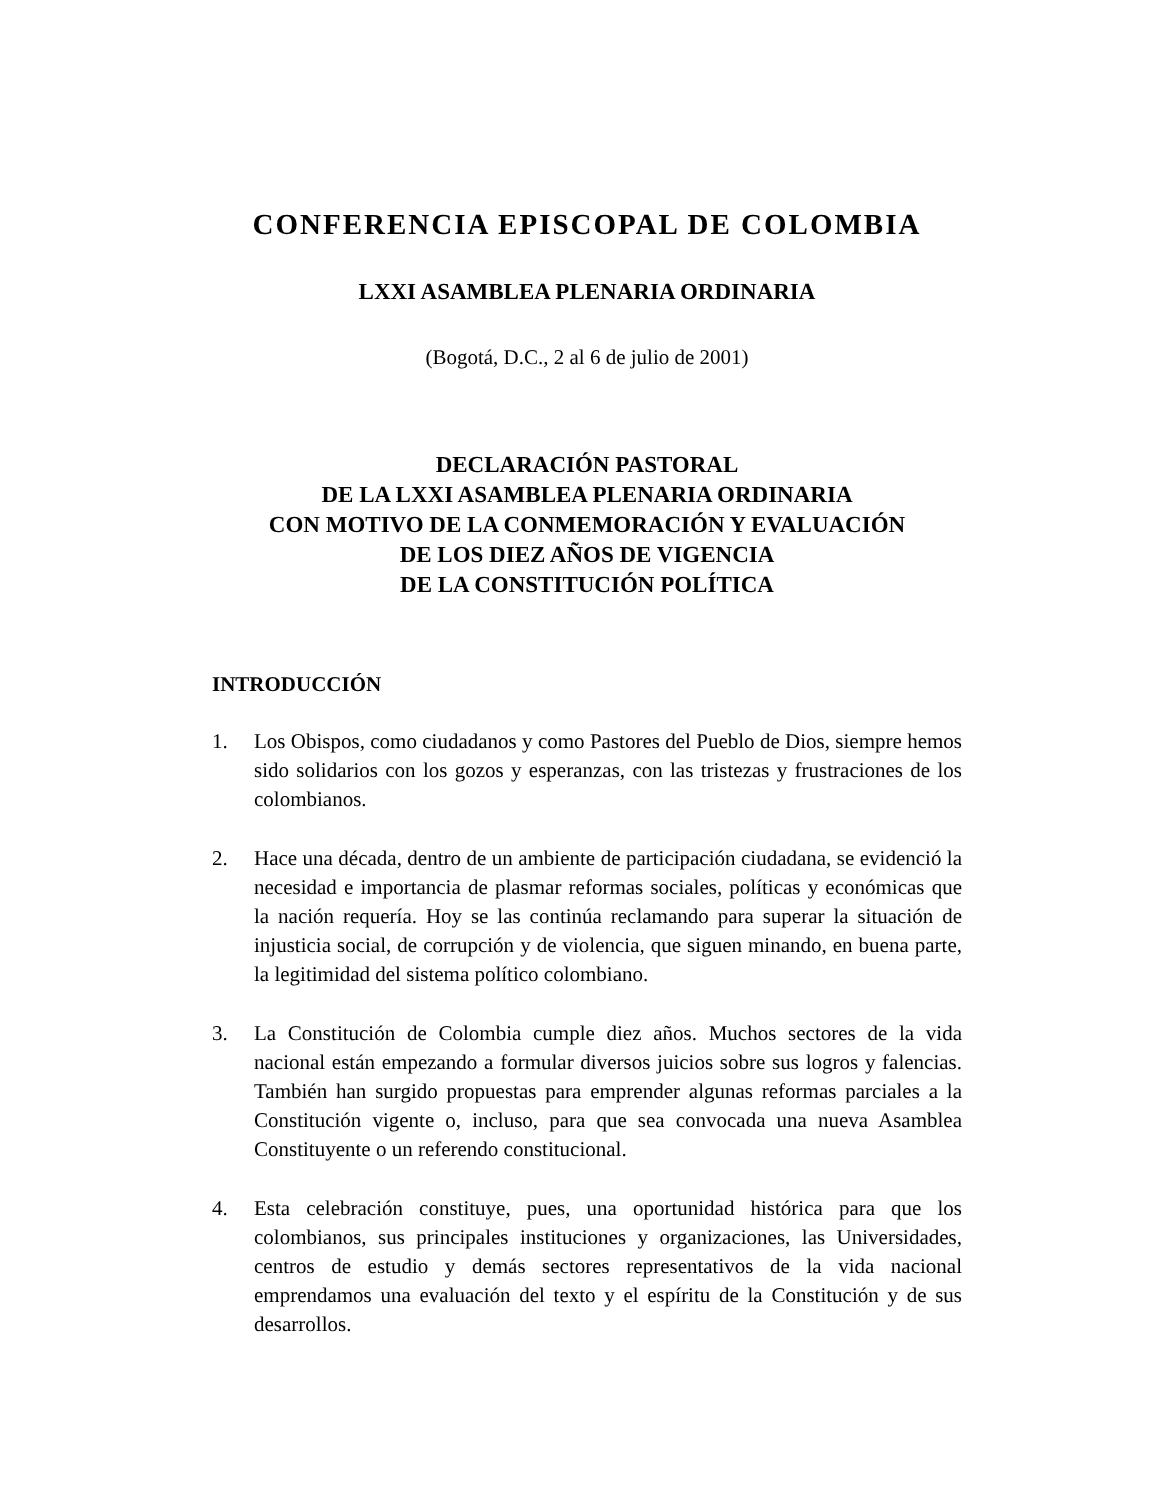CONFERENCIA EPISCOPAL DE COLOMBIA
LXXI ASAMBLEA PLENARIA ORDINARIA
(Bogotá, D.C., 2 al 6 de julio de 2001)
DECLARACIÓN PASTORAL
DE LA LXXI ASAMBLEA PLENARIA ORDINARIA
CON MOTIVO DE LA CONMEMORACIÓN Y EVALUACIÓN
DE LOS DIEZ AÑOS DE VIGENCIA
DE LA CONSTITUCIÓN POLÍTICA
INTRODUCCIÓN
1. Los Obispos, como ciudadanos y como Pastores del Pueblo de Dios, siempre hemos sido solidarios con los gozos y esperanzas, con las tristezas y frustraciones de los colombianos.
2. Hace una década, dentro de un ambiente de participación ciudadana, se evidenció la necesidad e importancia de plasmar reformas sociales, políticas y económicas que la nación requería. Hoy se las continúa reclamando para superar la situación de injusticia social, de corrupción y de violencia, que siguen minando, en buena parte, la legitimidad del sistema político colombiano.
3. La Constitución de Colombia cumple diez años. Muchos sectores de la vida nacional están empezando a formular diversos juicios sobre sus logros y falencias. También han surgido propuestas para emprender algunas reformas parciales a la Constitución vigente o, incluso, para que sea convocada una nueva Asamblea Constituyente o un referendo constitucional.
4. Esta celebración constituye, pues, una oportunidad histórica para que los colombianos, sus principales instituciones y organizaciones, las Universidades, centros de estudio y demás sectores representativos de la vida nacional emprendamos una evaluación del texto y el espíritu de la Constitución y de sus desarrollos.